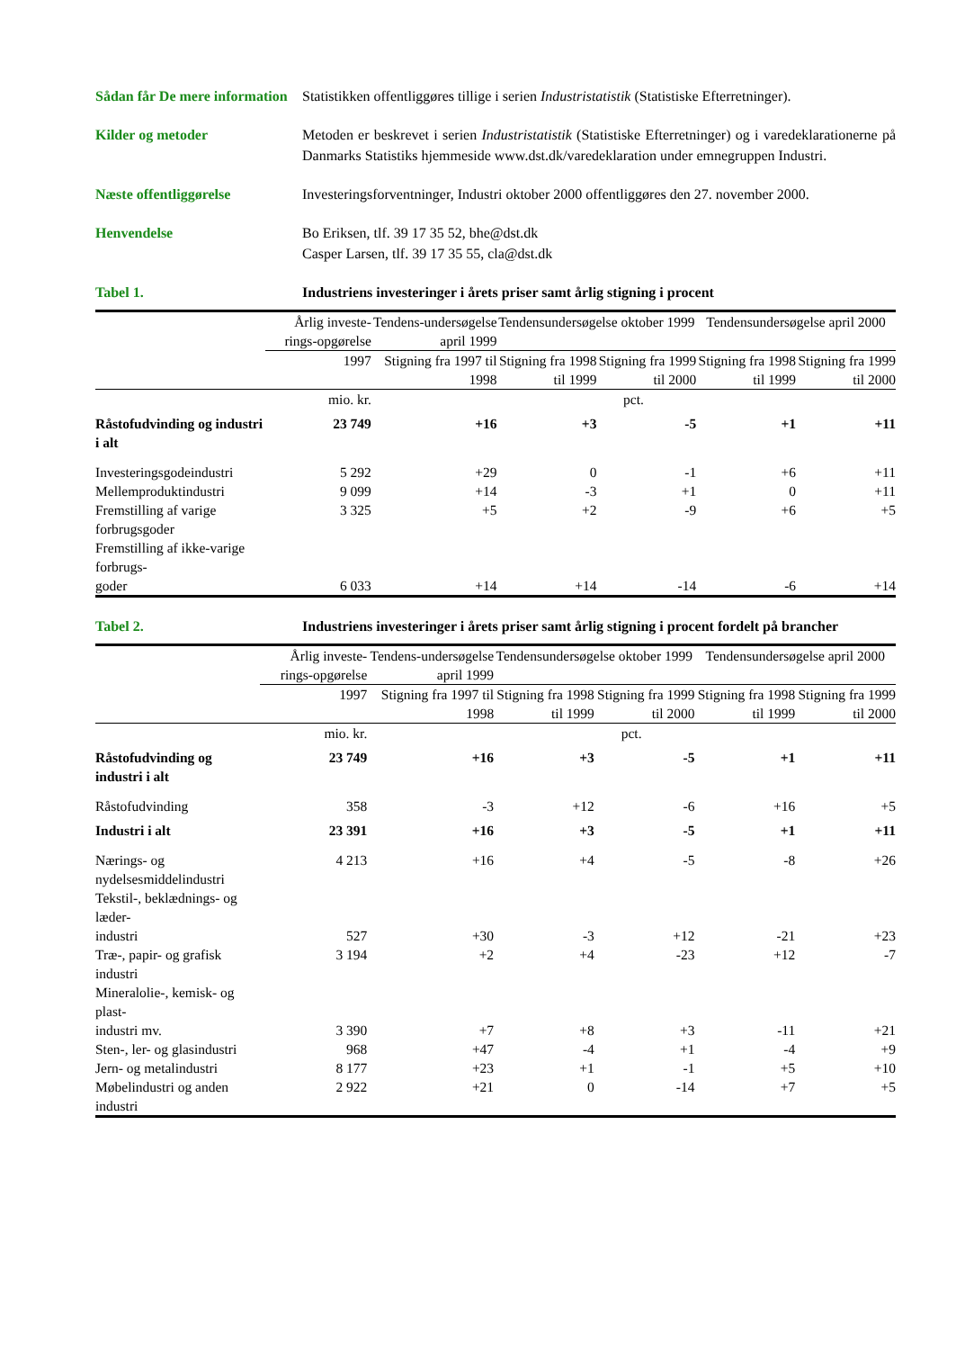Sådan får De mere information
Statistikken offentliggøres tillige i serien Industristatistik (Statistiske Efterretninger).
Kilder og metoder Metoden er beskrevet i serien Industristatistik (Statistiske Efterretninger) og i varedeklarationerne på Danmarks Statistiks hjemmeside www.dst.dk/varedeklaration under emnegruppen Industri.
Næste offentliggørelse Investeringsforventninger, Industri oktober 2000 offentliggøres den 27. november 2000.
Henvendelse Bo Eriksen, tlf. 39 17 35 52, bhe@dst.dk
Casper Larsen, tlf. 39 17 35 55, cla@dst.dk
Tabel 1. Industriens investeringer i årets priser samt årlig stigning i procent
| | Årlig investe-rings-opgørelse | Tendens-undersøgelse april 1999 | Tendensundersøgelse oktober 1999 | | Tendensundersøgelse april 2000 | |
| --- | --- | --- | --- | --- | --- | --- |
| | 1997 | Stigning fra 1997 til 1998 | Stigning fra 1998 til 1999 | Stigning fra 1999 til 2000 | Stigning fra 1998 til 1999 | Stigning fra 1999 til 2000 |
| | mio. kr. | pct. | | | | |
| Råstofudvinding og industri i alt | 23 749 | +16 | +3 | -5 | +1 | +11 |
| Investeringsgodeindustri | 5 292 | +29 | 0 | -1 | +6 | +11 |
| Mellemproduktindustri | 9 099 | +14 | -3 | +1 | 0 | +11 |
| Fremstilling af varige forbrugsgoder | 3 325 | +5 | +2 | -9 | +6 | +5 |
| Fremstilling af ikke-varige forbrugs- goder | 6 033 | +14 | +14 | -14 | -6 | +14 |
Tabel 2. Industriens investeringer i årets priser samt årlig stigning i procent fordelt på brancher
| | Årlig investe-rings-opgørelse | Tendens-undersøgelse april 1999 | Tendensundersøgelse oktober 1999 | | Tendensundersøgelse april 2000 | |
| --- | --- | --- | --- | --- | --- | --- |
| | 1997 | Stigning fra 1997 til 1998 | Stigning fra 1998 til 1999 | Stigning fra 1999 til 2000 | Stigning fra 1998 til 1999 | Stigning fra 1999 til 2000 |
| | mio. kr. | pct. | | | | |
| Råstofudvinding og industri i alt | 23 749 | +16 | +3 | -5 | +1 | +11 |
| Råstofudvinding | 358 | -3 | +12 | -6 | +16 | +5 |
| Industri i alt | 23 391 | +16 | +3 | -5 | +1 | +11 |
| Nærings- og nydelsesmiddelindustri | 4 213 | +16 | +4 | -5 | -8 | +26 |
| Tekstil-, beklædnings- og læder- industri | 527 | +30 | -3 | +12 | -21 | +23 |
| Træ-, papir- og grafisk industri | 3 194 | +2 | +4 | -23 | +12 | -7 |
| Mineralolie-, kemisk- og plast- industri mv. | 3 390 | +7 | +8 | +3 | -11 | +21 |
| Sten-, ler- og glasindustri | 968 | +47 | -4 | +1 | -4 | +9 |
| Jern- og metalindustri | 8 177 | +23 | +1 | -1 | +5 | +10 |
| Møbelindustri og anden industri | 2 922 | +21 | 0 | -14 | +7 | +5 |